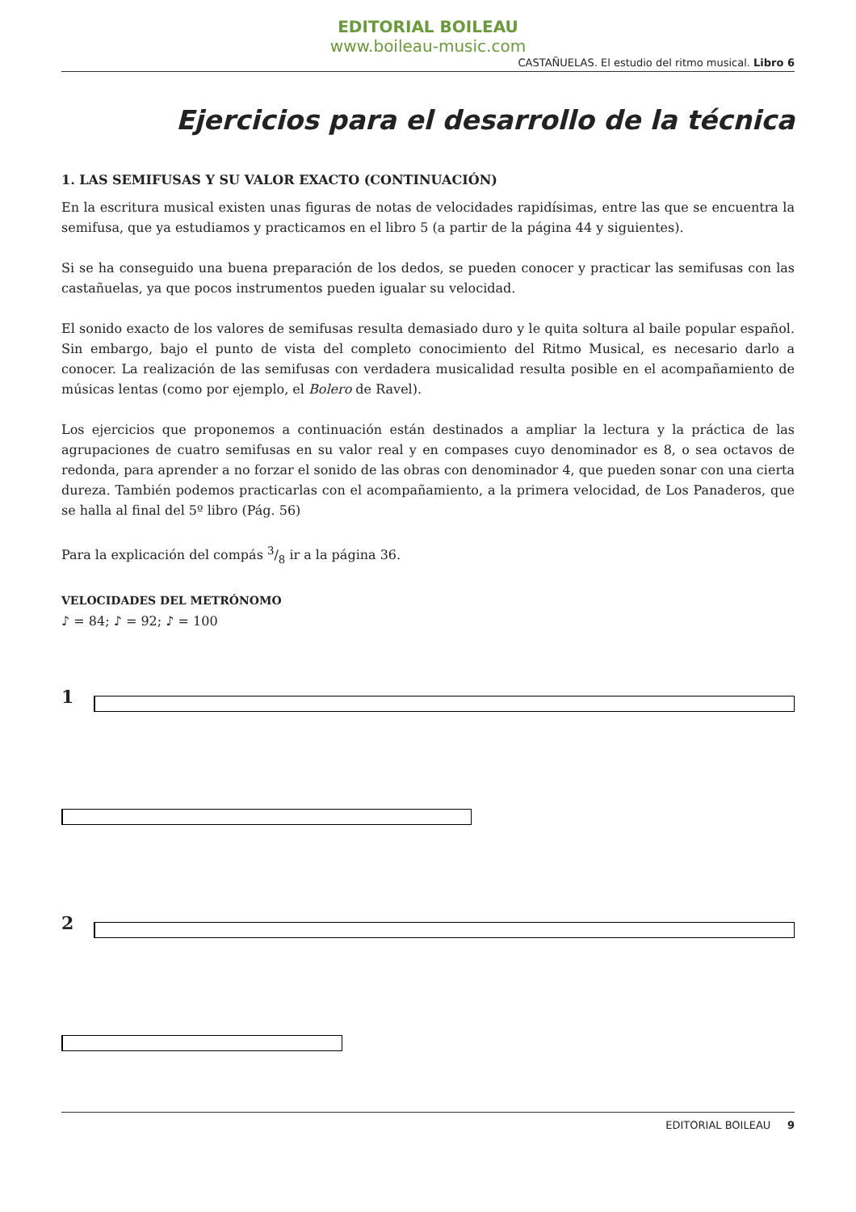EDITORIAL BOILEAU
www.boileau-music.com
CASTAÑUELAS. El estudio del ritmo musical. Libro 6
Ejercicios para el desarrollo de la técnica
1. LAS SEMIFUSAS Y SU VALOR EXACTO (CONTINUACIÓN)
En la escritura musical existen unas figuras de notas de velocidades rapidísimas, entre las que se encuentra la semifusa, que ya estudiamos y practicamos en el libro 5 (a partir de la página 44 y siguientes).
Si se ha conseguido una buena preparación de los dedos, se pueden conocer y practicar las semifusas con las castañuelas, ya que pocos instrumentos pueden igualar su velocidad.
El sonido exacto de los valores de semifusas resulta demasiado duro y le quita soltura al baile popular español. Sin embargo, bajo el punto de vista del completo conocimiento del Ritmo Musical, es necesario darlo a conocer. La realización de las semifusas con verdadera musicalidad resulta posible en el acompañamiento de músicas lentas (como por ejemplo, el Bolero de Ravel).
Los ejercicios que proponemos a continuación están destinados a ampliar la lectura y la práctica de las agrupaciones de cuatro semifusas en su valor real y en compases cuyo denominador es 8, o sea octavos de redonda, para aprender a no forzar el sonido de las obras con denominador 4, que pueden sonar con una cierta dureza. También podemos practicarlas con el acompañamiento, a la primera velocidad, de Los Panaderos, que se halla al final del 5º libro (Pág. 56)
Para la explicación del compás 3/8 ir a la página 36.
VELOCIDADES DEL METRÓNOMO
♪ = 84; ♪ = 92; ♪ = 100
1
2
EDITORIAL BOILEAU 9